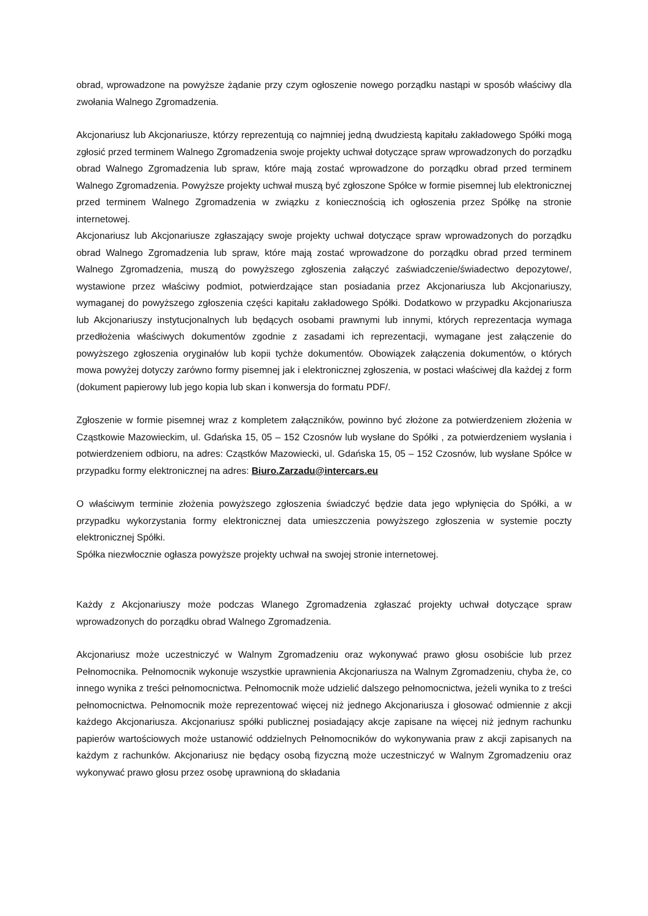obrad, wprowadzone na powyższe żądanie przy czym ogłoszenie nowego porządku nastąpi w sposób właściwy dla zwołania Walnego Zgromadzenia.
Akcjonariusz lub Akcjonariusze, którzy reprezentują co najmniej jedną dwudziestą kapitału zakładowego Spółki mogą zgłosić przed terminem Walnego Zgromadzenia swoje projekty uchwał dotyczące spraw wprowadzonych do porządku obrad Walnego Zgromadzenia lub spraw, które mają zostać wprowadzone do porządku obrad przed terminem Walnego Zgromadzenia. Powyższe projekty uchwał muszą być zgłoszone Spółce w formie pisemnej lub elektronicznej przed terminem Walnego Zgromadzenia w związku z koniecznością ich ogłoszenia przez Spółkę na stronie internetowej.
Akcjonariusz lub Akcjonariusze zgłaszający swoje projekty uchwał dotyczące spraw wprowadzonych do porządku obrad Walnego Zgromadzenia lub spraw, które mają zostać wprowadzone do porządku obrad przed terminem Walnego Zgromadzenia, muszą do powyższego zgłoszenia załączyć zaświadczenie/świadectwo depozytowe/, wystawione przez właściwy podmiot, potwierdzające stan posiadania przez Akcjonariusza lub Akcjonariuszy, wymaganej do powyższego zgłoszenia części kapitału zakładowego Spółki. Dodatkowo w przypadku Akcjonariusza lub Akcjonariuszy instytucjonalnych lub będących osobami prawnymi lub innymi, których reprezentacja wymaga przedłożenia właściwych dokumentów zgodnie z zasadami ich reprezentacji, wymagane jest załączenie do powyższego zgłoszenia oryginałów lub kopii tychże dokumentów. Obowiązek załączenia dokumentów, o których mowa powyżej dotyczy zarówno formy pisemnej jak i elektronicznej zgłoszenia, w postaci właściwej dla każdej z form (dokument papierowy lub jego kopia lub skan i konwersja do formatu PDF/.
Zgłoszenie w formie pisemnej wraz z kompletem załączników, powinno być złożone za potwierdzeniem złożenia w Cząstkowie Mazowieckim, ul. Gdańska 15, 05 – 152 Czosnów lub wysłane do Spółki , za potwierdzeniem wysłania i potwierdzeniem odbioru, na adres: Cząstków Mazowiecki, ul. Gdańska 15, 05 – 152 Czosnów, lub wysłane Spółce w przypadku formy elektronicznej na adres: Biuro.Zarzadu@intercars.eu
O właściwym terminie złożenia powyższego zgłoszenia świadczyć będzie data jego wpłynięcia do Spółki, a w przypadku wykorzystania formy elektronicznej data umieszczenia powyższego zgłoszenia w systemie poczty elektronicznej Spółki.
Spółka niezwłocznie ogłasza powyższe projekty uchwał na swojej stronie internetowej.
Każdy z Akcjonariuszy może podczas Wlanego Zgromadzenia zgłaszać projekty uchwał dotyczące spraw wprowadzonych do porządku obrad Walnego Zgromadzenia.
Akcjonariusz może uczestniczyć w Walnym Zgromadzeniu oraz wykonywać prawo głosu osobiście lub przez Pełnomocnika. Pełnomocnik wykonuje wszystkie uprawnienia Akcjonariusza na Walnym Zgromadzeniu, chyba że, co innego wynika z treści pełnomocnictwa. Pełnomocnik może udzielić dalszego pełnomocnictwa, jeżeli wynika to z treści pełnomocnictwa. Pełnomocnik może reprezentować więcej niż jednego Akcjonariusza i głosować odmiennie z akcji każdego Akcjonariusza. Akcjonariusz spółki publicznej posiadający akcje zapisane na więcej niż jednym rachunku papierów wartościowych może ustanowić oddzielnych Pełnomocników do wykonywania praw z akcji zapisanych na każdym z rachunków. Akcjonariusz nie będący osobą fizyczną może uczestniczyć w Walnym Zgromadzeniu oraz wykonywać prawo głosu przez osobę uprawnioną do składania